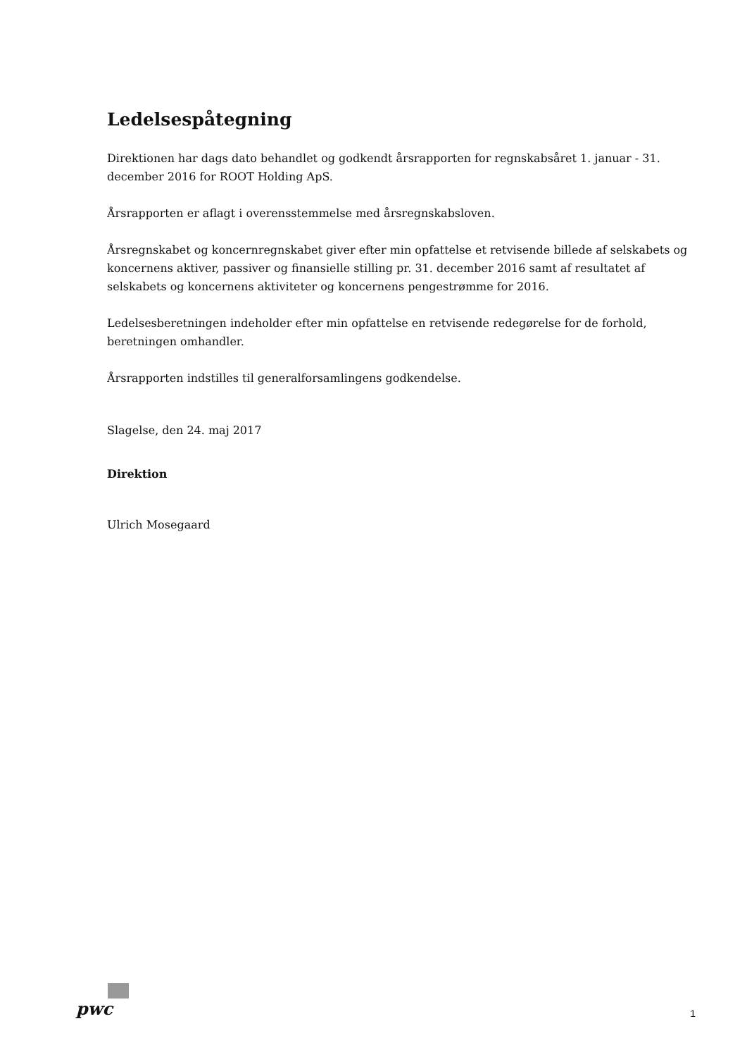Ledelsespåtegning
Direktionen har dags dato behandlet og godkendt årsrapporten for regnskabsåret 1. januar - 31. december 2016 for ROOT Holding ApS.
Årsrapporten er aflagt i overensstemmelse med årsregnskabsloven.
Årsregnskabet og koncernregnskabet giver efter min opfattelse et retvisende billede af selskabets og koncernens aktiver, passiver og finansielle stilling pr. 31. december 2016 samt af resultatet af selskabets og koncernens aktiviteter og koncernens pengestrømme for 2016.
Ledelsesberetningen indeholder efter min opfattelse en retvisende redegørelse for de forhold, beretningen omhandler.
Årsrapporten indstilles til generalforsamlingens godkendelse.
Slagelse, den 24. maj 2017
Direktion
Ulrich Mosegaard
pwc
1